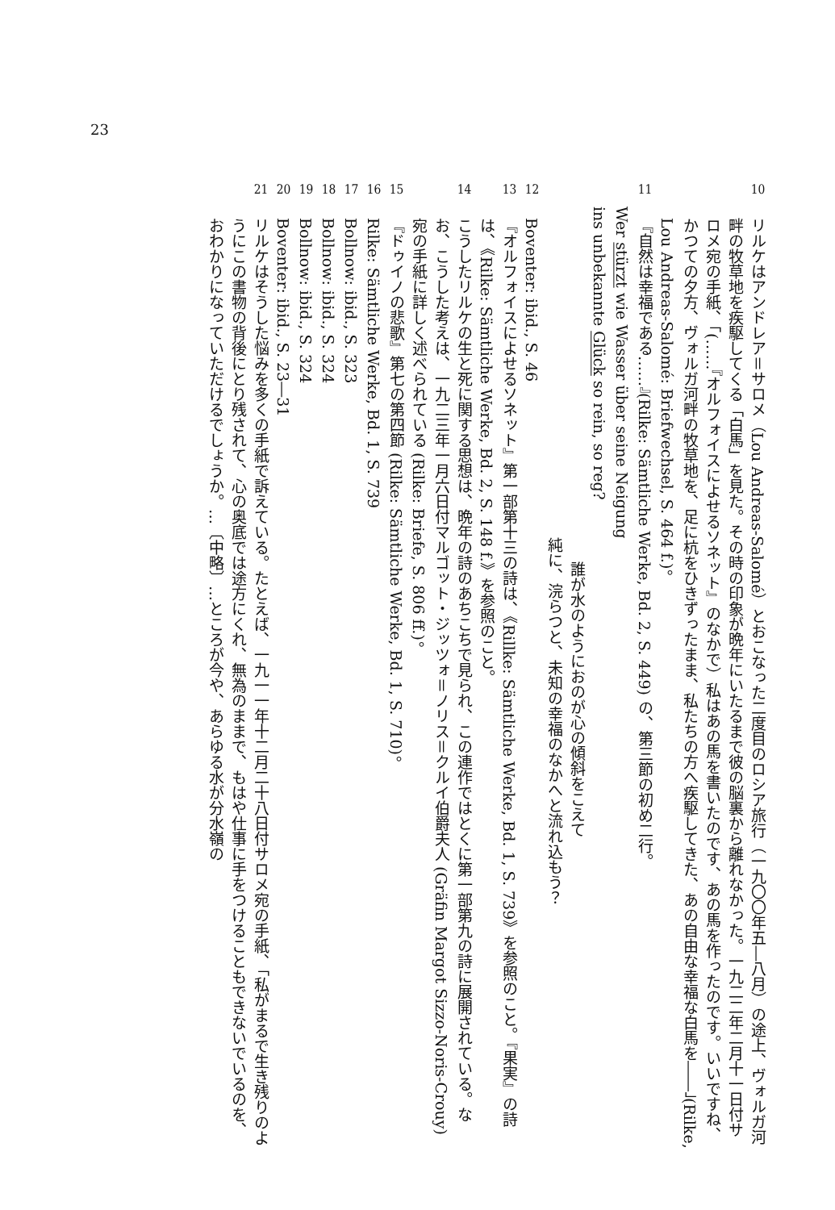23
10
リルケはアンドレア＝サロメ（Lou Andreas-Salomé）とおこなった二度目のロシア旅行（一九〇〇年五―八月）の途上、ヴォルガ河畔の牧草地を疾駆してくる「白馬」を見た。その時の印象が晩年にいたるまで彼の脳裏から離れなかった。一九二二年二月十一日付サロメ宛の手紙、「(……『オルフォイスによせるソネット』のなかで）私はあの馬を書いたのです、あの馬を作ったのです。いいですね、かつての夕方、ヴォルガ河畔の牧草地を、足に杭をひきずったまま、私たちの方へ疾駆してきた、あの自由な幸福な白馬を――」(Rilke, Lou Andreas-Salomé: Briefwechsel, S. 464 f.)。
11
『自然は幸福である……』(Rilke: Sämtliche Werke, Bd. 2, S. 449) の、第三節の初め二行。
Wer stürzt wie Wasser über seine Neigung
ins unbekannte Glück so rein, so reg?
誰が水のようにおのが心の傾斜をこえて
純に、浣らつと、未知の幸福のなかへと流れ込もう？
12
Boventer: ibid., S. 46
13
『オルフォイスによせるソネット』第一部第十三の詩は、《Rillke: Sämtliche Werke, Bd. 1, S. 739》を参照のこと。『果実』の詩は、《Rilke: Sämtliche Werke, Bd. 2, S. 148 f.》を参照のこと。
14
こうしたリルケの生と死に関する思想は、晩年の詩のあちこちで見られ、この連作ではとくに第一部第九の詩に展開されている。なお、こうした考えは、一九二三年一月六日付マルゴット・ジッツォ＝ノリス＝クルイ伯爵夫人 (Gräfin Margot Sizzo-Noris-Crouy) 宛の手紙に詳しく述べられている (Rilke: Briefe, S. 806 ff.)。
15
『ドゥイノの悲歌』第七の第四節 (Rilke: Sämtliche Werke, Bd. 1, S. 710)。
16
Rilke: Sämtliche Werke, Bd. 1, S. 739
17
Bollnow: ibid., S. 323
18
Bollnow: ibid., S. 324
19
Bollnow: ibid., S. 324
20
Boventer: ibid., S. 23―31
21
リルケはそうした悩みを多くの手紙で訴えている。たとえば、一九一一年十二月二十八日付サロメ宛の手紙、「私がまるで生き残りのようにこの書物の背後にとり残されて、心の奥底では途方にくれ、無為のままで、もはや仕事に手をつけることもできないでいるのを、おわかりになっていただけるでしょうか。…〔中略〕…ところが今や、あらゆる水が分水嶺の